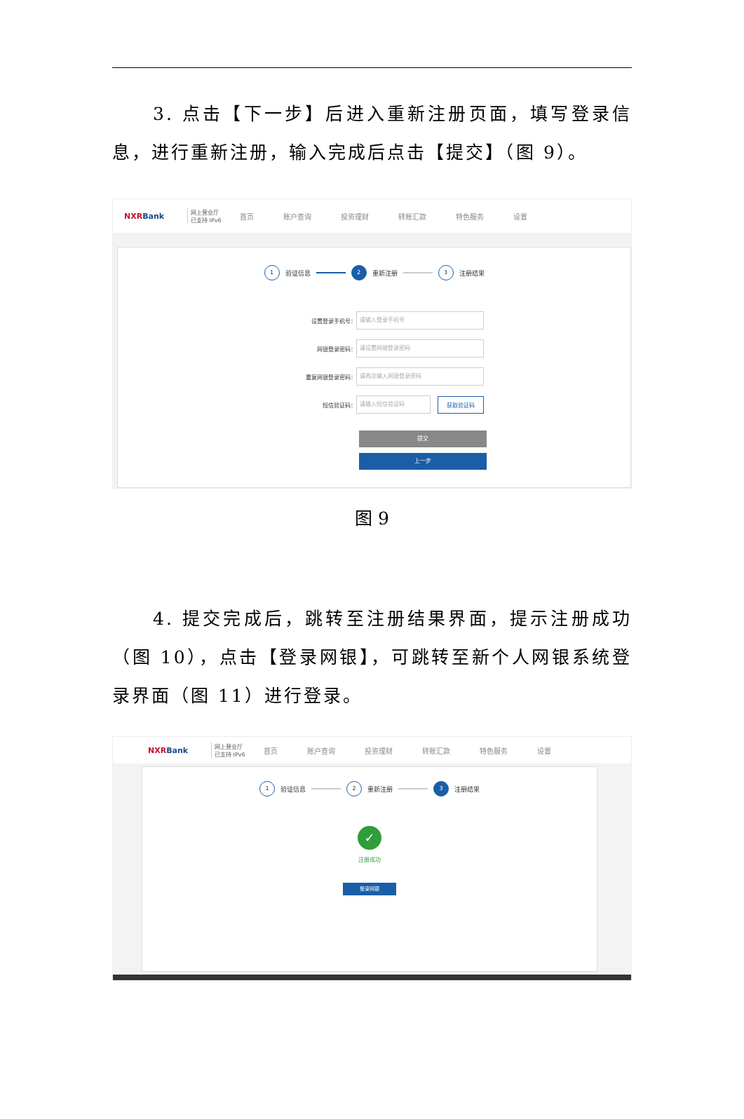3. 点击【下一步】后进入重新注册页面，填写登录信息，进行重新注册，输入完成后点击【提交】（图 9）。
NXRBank
网上营业厅
已支持 IPv6
首页 账户查询 投资理财 转账汇款 特色服务 设置
1
验证信息
2
重新注册
3
注册结果
设置登录手机号：
请输入登录手机号
网银登录密码：
请设置网银登录密码
重复网银登录密码：
请再次输入网银登录密码
短信验证码：
请输入短信验证码
获取验证码
提交
上一步
图 9
4. 提交完成后，跳转至注册结果界面，提示注册成功（图 10），点击【登录网银】，可跳转至新个人网银系统登录界面（图 11）进行登录。
NXRBank
网上营业厅
已支持 IPv6
首页 账户查询 投资理财 转账汇款 特色服务 设置
1
验证信息
2
重新注册
3
注册结果
✓
注册成功
登录网银